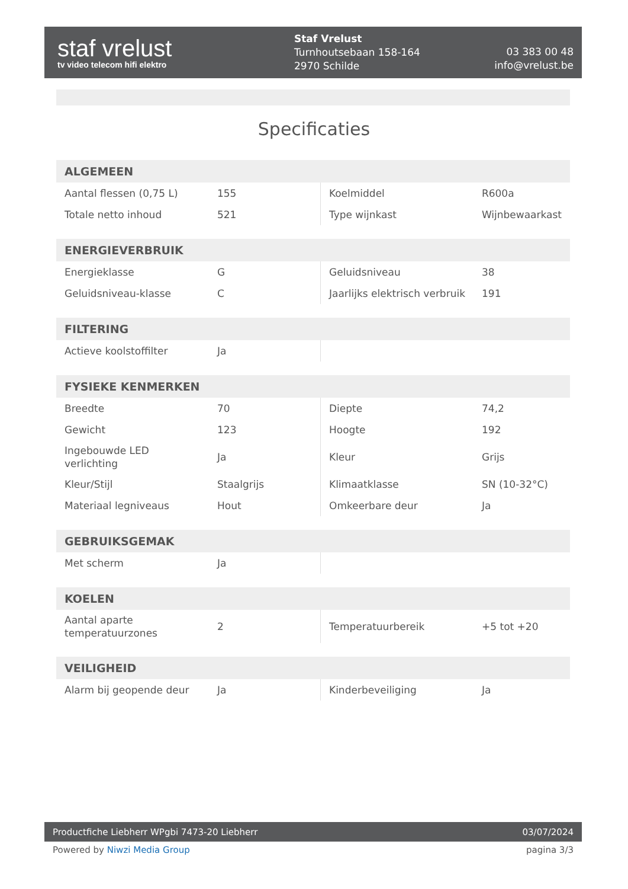staf vrelust
tv video telecom hifi elektro
Staf Vrelust
Turnhoutsebaan 158-164
2970 Schilde
03 383 00 48
info@vrelust.be
Specificaties
| ALGEMEEN | | | |
| --- | --- | --- | --- |
| Aantal flessen (0,75 L) | 155 | Koelmiddel | R600a |
| Totale netto inhoud | 521 | Type wijnkast | Wijnbewaarkast |
| ENERGIEVERBRUIK | | | |
| --- | --- | --- | --- |
| Energieklasse | G | Geluidsniveau | 38 |
| Geluidsniveau-klasse | C | Jaarlijks elektrisch verbruik | 191 |
| FILTERING | | | |
| --- | --- | --- | --- |
| Actieve koolstoffilter | Ja | | |
| FYSIEKE KENMERKEN | | | |
| --- | --- | --- | --- |
| Breedte | 70 | Diepte | 74,2 |
| Gewicht | 123 | Hoogte | 192 |
| Ingebouwde LED verlichting | Ja | Kleur | Grijs |
| Kleur/Stijl | Staalgrijs | Klimaatklasse | SN (10-32°C) |
| Materiaal legniveaus | Hout | Omkeerbare deur | Ja |
| GEBRUIKSGEMAK | | | |
| --- | --- | --- | --- |
| Met scherm | Ja | | |
| KOELEN | | | |
| --- | --- | --- | --- |
| Aantal aparte temperatuurzones | 2 | Temperatuurbereik | +5 tot +20 |
| VEILIGHEID | | | |
| --- | --- | --- | --- |
| Alarm bij geopende deur | Ja | Kinderbeveiliging | Ja |
Productfiche Liebherr WPgbi 7473-20 Liebherr 03/07/2024
Powered by Niwzi Media Group pagina 3/3